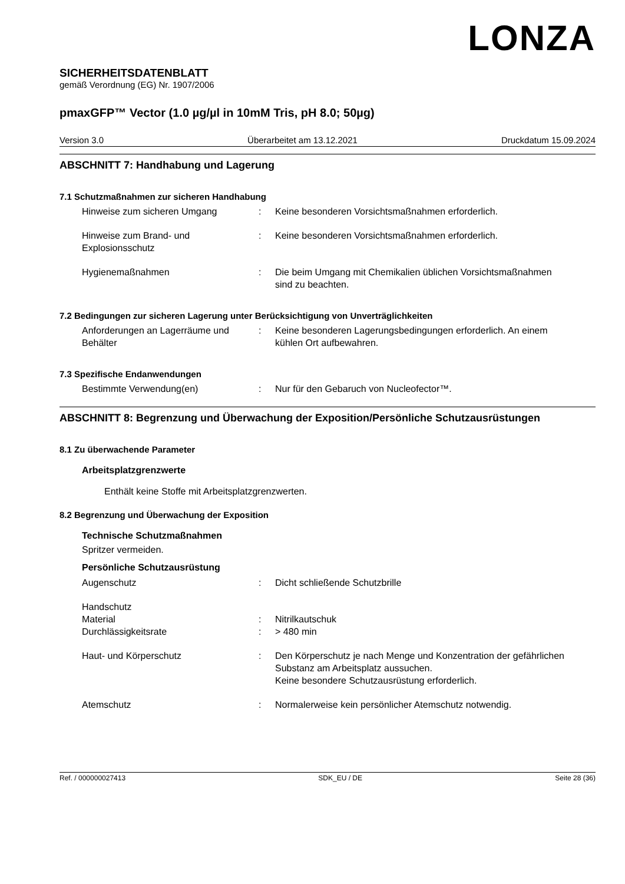LONZA
SICHERHEITSDATENBLATT
gemäß Verordnung (EG) Nr. 1907/2006
pmaxGFP™ Vector (1.0 µg/µl in 10mM Tris, pH 8.0; 50µg)
Version 3.0 Überarbeitet am 13.12.2021 Druckdatum 15.09.2024
ABSCHNITT 7: Handhabung und Lagerung
7.1 Schutzmaßnahmen zur sicheren Handhabung
Hinweise zum sicheren Umgang : Keine besonderen Vorsichtsmaßnahmen erforderlich.
Hinweise zum Brand- und Explosionsschutz
: Keine besonderen Vorsichtsmaßnahmen erforderlich.
Hygienemaßnahmen : Die beim Umgang mit Chemikalien üblichen Vorsichtsmaßnahmen sind zu beachten.
7.2 Bedingungen zur sicheren Lagerung unter Berücksichtigung von Unverträglichkeiten
Anforderungen an Lagerräume und Behälter
: Keine besonderen Lagerungsbedingungen erforderlich. An einem kühlen Ort aufbewahren.
7.3 Spezifische Endanwendungen
Bestimmte Verwendung(en) : Nur für den Gebaruch von Nucleofector™.
ABSCHNITT 8: Begrenzung und Überwachung der Exposition/Persönliche Schutzausrüstungen
8.1 Zu überwachende Parameter
Arbeitsplatzgrenzwerte
Enthält keine Stoffe mit Arbeitsplatzgrenzwerten.
8.2 Begrenzung und Überwachung der Exposition
Technische Schutzmaßnahmen
Spritzer vermeiden.
Persönliche Schutzausrüstung
Augenschutz : Dicht schließende Schutzbrille
Handschutz
Material : Nitrilkautschuk
Durchlässigkeitsrate : > 480 min
Haut- und Körperschutz : Den Körperschutz je nach Menge und Konzentration der gefährlichen Substanz am Arbeitsplatz aussuchen.
Keine besondere Schutzausrüstung erforderlich.
Atemschutz : Normalerweise kein persönlicher Atemschutz notwendig.
Ref. / 000000027413 SDK_EU / DE Seite 28 (36)